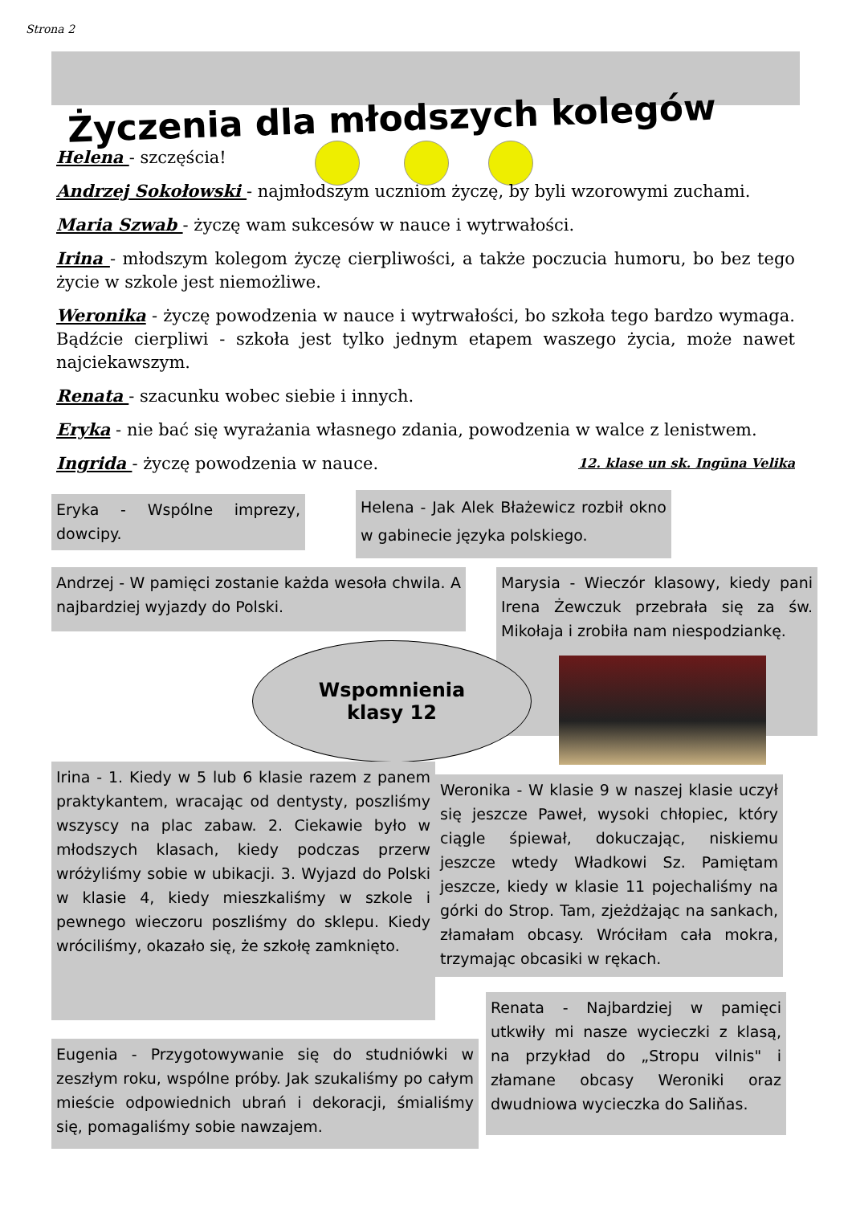Strona 2
Życzenia dla młodszych kolegów
Helena - szczęścia!
Andrzej Sokołowski - najmłodszym uczniom życzę, by byli wzorowymi zuchami.
Maria Szwab - życzę wam sukcesów w nauce i wytrwałości.
Irina - młodszym kolegom życzę cierpliwości, a także poczucia humoru, bo bez tego życie w szkole jest niemożliwe.
Weronika - życzę powodzenia w nauce i wytrwałości, bo szkoła tego bardzo wymaga. Bądźcie cierpliwi - szkoła jest tylko jednym etapem waszego życia, może nawet najciekawszym.
Renata - szacunku wobec siebie i innych.
Eryka - nie bać się wyrażania własnego zdania, powodzenia w walce z lenistwem.
Ingrida - życzę powodzenia w nauce. 12. klase un sk. Ingūna Velika
Eryka - Wspólne imprezy, dowcipy.
Helena - Jak Alek Błażewicz rozbił okno w gabinecie języka polskiego.
Andrzej - W pamięci zostanie każda wesoła chwila. A najbardziej wyjazdy do Polski.
Marysia - Wieczór klasowy, kiedy pani Irena Żewczuk przebrała się za św. Mikołaja i zrobiła nam niespodziankę.
Wspomnienia
klasy 12
Irina - 1. Kiedy w 5 lub 6 klasie razem z panem praktykantem, wracając od dentysty, poszliśmy wszyscy na plac zabaw. 2. Ciekawie było w młodszych klasach, kiedy podczas przerw wróżyliśmy sobie w ubikacji. 3. Wyjazd do Polski w klasie 4, kiedy mieszkaliśmy w szkole i pewnego wieczoru poszliśmy do sklepu. Kiedy wróciliśmy, okazało się, że szkołę zamknięto.
Weronika - W klasie 9 w naszej klasie uczył się jeszcze Paweł, wysoki chłopiec, który ciągle śpiewał, dokuczając, niskiemu jeszcze wtedy Władkowi Sz. Pamiętam jeszcze, kiedy w klasie 11 pojechaliśmy na górki do Strop. Tam, zjeżdżając na sankach, złamałam obcasy. Wróciłam cała mokra, trzymając obcasiki w rękach.
Renata - Najbardziej w pamięci utkwiły mi nasze wycieczki z klasą, na przykład do „Stropu vilnis" i złamane obcasy Weroniki oraz dwudniowa wycieczka do Saliňas.
Eugenia - Przygotowywanie się do studniówki w zeszłym roku, wspólne próby. Jak szukaliśmy po całym mieście odpowiednich ubrań i dekoracji, śmialiśmy się, pomagaliśmy sobie nawzajem.